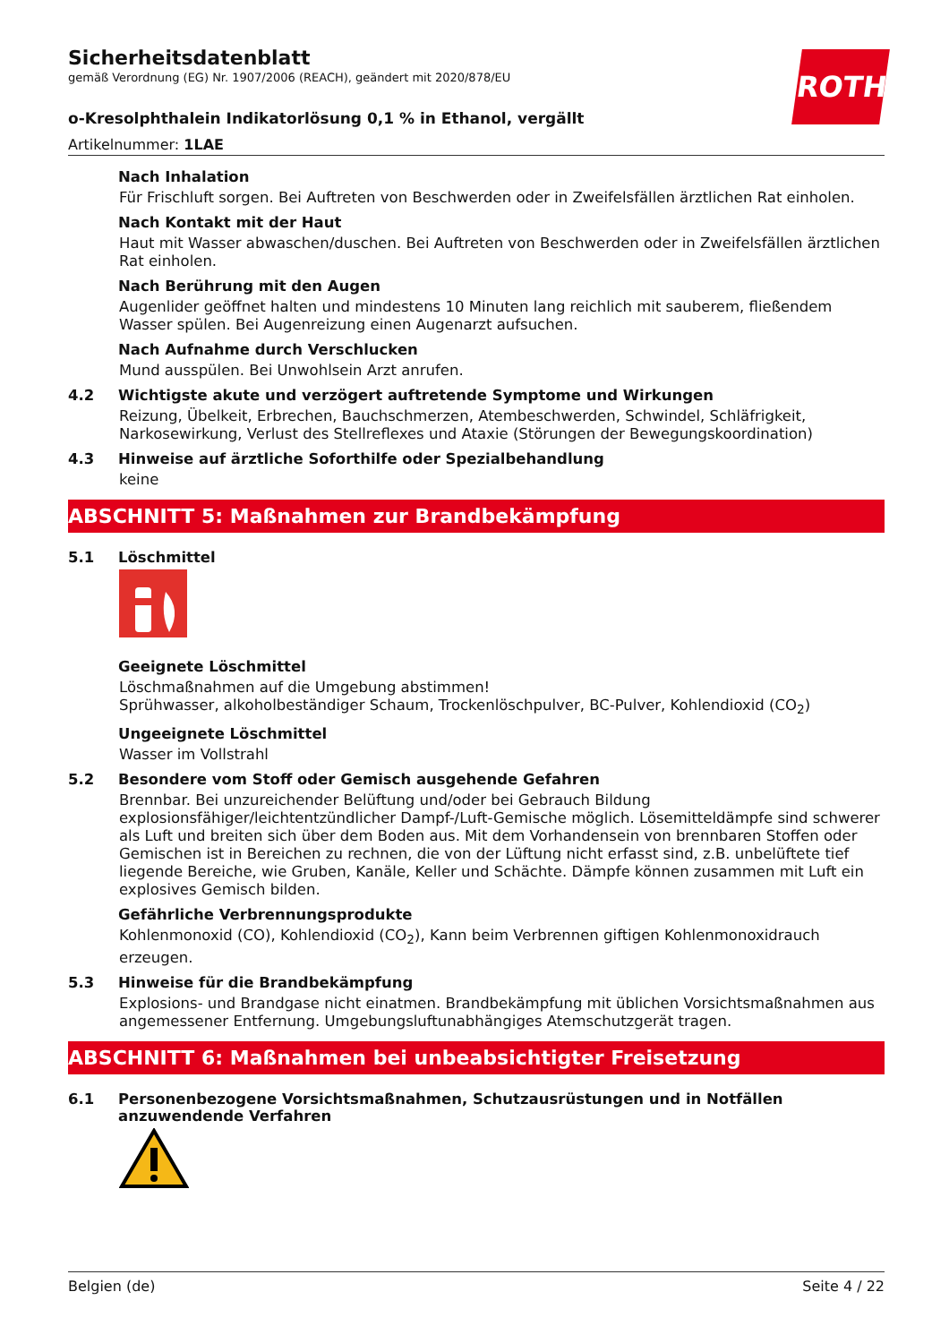ROTH
Sicherheitsdatenblatt
gemäß Verordnung (EG) Nr. 1907/2006 (REACH), geändert mit 2020/878/EU
o-Kresolphthalein Indikatorlösung 0,1 % in Ethanol, vergällt
Artikelnummer: 1LAE
Nach Inhalation
Für Frischluft sorgen. Bei Auftreten von Beschwerden oder in Zweifelsfällen ärztlichen Rat einholen.
Nach Kontakt mit der Haut
Haut mit Wasser abwaschen/duschen. Bei Auftreten von Beschwerden oder in Zweifelsfällen ärztlichen Rat einholen.
Nach Berührung mit den Augen
Augenlider geöffnet halten und mindestens 10 Minuten lang reichlich mit sauberem, fließendem Wasser spülen. Bei Augenreizung einen Augenarzt aufsuchen.
Nach Aufnahme durch Verschlucken
Mund ausspülen. Bei Unwohlsein Arzt anrufen.
4.2 Wichtigste akute und verzögert auftretende Symptome und Wirkungen
Reizung, Übelkeit, Erbrechen, Bauchschmerzen, Atembeschwerden, Schwindel, Schläfrigkeit, Narkosewirkung, Verlust des Stellreflexes und Ataxie (Störungen der Bewegungskoordination)
4.3 Hinweise auf ärztliche Soforthilfe oder Spezialbehandlung
keine
ABSCHNITT 5: Maßnahmen zur Brandbekämpfung
5.1 Löschmittel
Geeignete Löschmittel
Löschmaßnahmen auf die Umgebung abstimmen!
Sprühwasser, alkoholbeständiger Schaum, Trockenlöschpulver, BC-Pulver, Kohlendioxid (CO<sub>2</sub>)
Ungeeignete Löschmittel
Wasser im Vollstrahl
5.2 Besondere vom Stoff oder Gemisch ausgehende Gefahren
Brennbar. Bei unzureichender Belüftung und/oder bei Gebrauch Bildung explosionsfähiger/leichtentzündlicher Dampf-/Luft-Gemische möglich. Lösemitteldämpfe sind schwerer als Luft und breiten sich über dem Boden aus. Mit dem Vorhandensein von brennbaren Stoffen oder Gemischen ist in Bereichen zu rechnen, die von der Lüftung nicht erfasst sind, z.B. unbelüftete tief liegende Bereiche, wie Gruben, Kanäle, Keller und Schächte. Dämpfe können zusammen mit Luft ein explosives Gemisch bilden.
Gefährliche Verbrennungsprodukte
Kohlenmonoxid (CO), Kohlendioxid (CO<sub>2</sub>), Kann beim Verbrennen giftigen Kohlenmonoxidrauch erzeugen.
5.3 Hinweise für die Brandbekämpfung
Explosions- und Brandgase nicht einatmen. Brandbekämpfung mit üblichen Vorsichtsmaßnahmen aus angemessener Entfernung. Umgebungsluftunabhängiges Atemschutzgerät tragen.
ABSCHNITT 6: Maßnahmen bei unbeabsichtigter Freisetzung
6.1 Personenbezogene Vorsichtsmaßnahmen, Schutzausrüstungen und in Notfällen anzuwendende Verfahren
Belgien (de) Seite 4 / 22